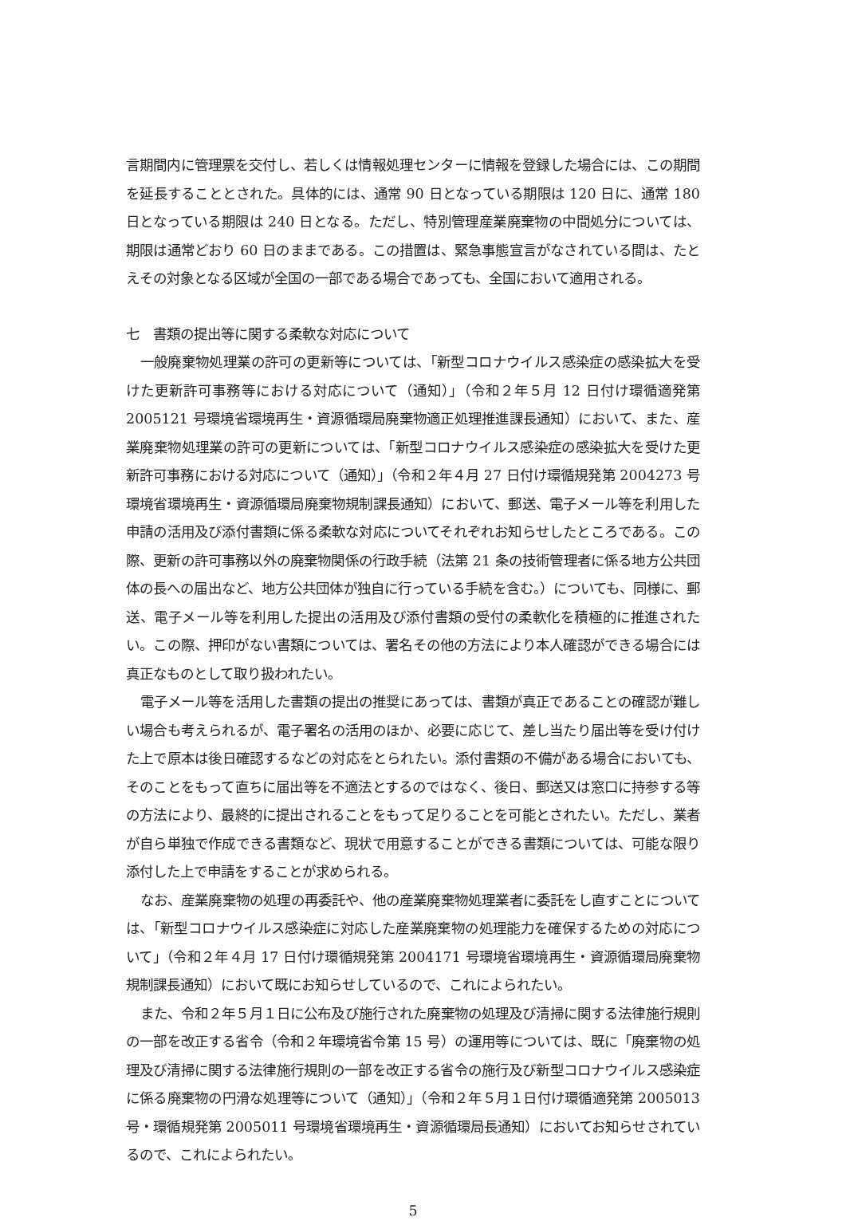言期間内に管理票を交付し、若しくは情報処理センターに情報を登録した場合には、この期間を延長することとされた。具体的には、通常 90 日となっている期限は 120 日に、通常 180 日となっている期限は 240 日となる。ただし、特別管理産業廃棄物の中間処分については、期限は通常どおり 60 日のままである。この措置は、緊急事態宣言がなされている間は、たとえその対象となる区域が全国の一部である場合であっても、全国において適用される。
七　書類の提出等に関する柔軟な対応について
一般廃棄物処理業の許可の更新等については、「新型コロナウイルス感染症の感染拡大を受けた更新許可事務等における対応について（通知）」（令和２年５月 12 日付け環循適発第 2005121 号環境省環境再生・資源循環局廃棄物適正処理推進課長通知）において、また、産業廃棄物処理業の許可の更新については、「新型コロナウイルス感染症の感染拡大を受けた更新許可事務における対応について（通知）」（令和２年４月 27 日付け環循規発第 2004273 号環境省環境再生・資源循環局廃棄物規制課長通知）において、郵送、電子メール等を利用した申請の活用及び添付書類に係る柔軟な対応についてそれぞれお知らせしたところである。この際、更新の許可事務以外の廃棄物関係の行政手続（法第 21 条の技術管理者に係る地方公共団体の長への届出など、地方公共団体が独自に行っている手続を含む。）についても、同様に、郵送、電子メール等を利用した提出の活用及び添付書類の受付の柔軟化を積極的に推進されたい。この際、押印がない書類については、署名その他の方法により本人確認ができる場合には真正なものとして取り扱われたい。
電子メール等を活用した書類の提出の推奨にあっては、書類が真正であることの確認が難しい場合も考えられるが、電子署名の活用のほか、必要に応じて、差し当たり届出等を受け付けた上で原本は後日確認するなどの対応をとられたい。添付書類の不備がある場合においても、そのことをもって直ちに届出等を不適法とするのではなく、後日、郵送又は窓口に持参する等の方法により、最終的に提出されることをもって足りることを可能とされたい。ただし、業者が自ら単独で作成できる書類など、現状で用意することができる書類については、可能な限り添付した上で申請をすることが求められる。
なお、産業廃棄物の処理の再委託や、他の産業廃棄物処理業者に委託をし直すことについては、「新型コロナウイルス感染症に対応した産業廃棄物の処理能力を確保するための対応について」（令和２年４月 17 日付け環循規発第 2004171 号環境省環境再生・資源循環局廃棄物規制課長通知）において既にお知らせしているので、これによられたい。
また、令和２年５月１日に公布及び施行された廃棄物の処理及び清掃に関する法律施行規則の一部を改正する省令（令和２年環境省令第 15 号）の運用等については、既に「廃棄物の処理及び清掃に関する法律施行規則の一部を改正する省令の施行及び新型コロナウイルス感染症に係る廃棄物の円滑な処理等について（通知）」（令和２年５月１日付け環循適発第 2005013 号・環循規発第 2005011 号環境省環境再生・資源循環局長通知）においてお知らせされているので、これによられたい。
5